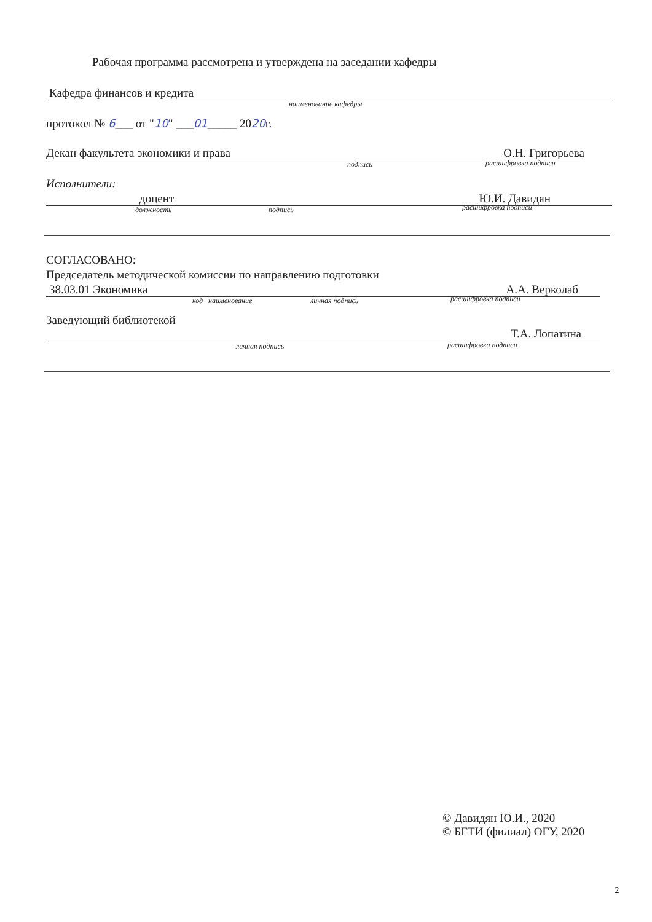Рабочая программа рассмотрена и утверждена на заседании кафедры
Кафедра финансов и кредита
наименование кафедры
протокол № 6___ от "10" ___01_____ 2020г.
Декан факультета экономики и права О.Н. Григорьева
подпись расшифровка подписи
Исполнители:
доцент Ю.И. Давидян
должность подпись расшифровка подписи
СОГЛАСОВАНО:
Председатель методической комиссии по направлению подготовки
38.03.01 Экономика А.А. Верколаб
код наименование личная подпись расшифровка подписи
Заведующий библиотекой
Т.А. Лопатина
личная подпись расшифровка подписи
© Давидян Ю.И., 2020
© БГТИ (филиал) ОГУ, 2020
2